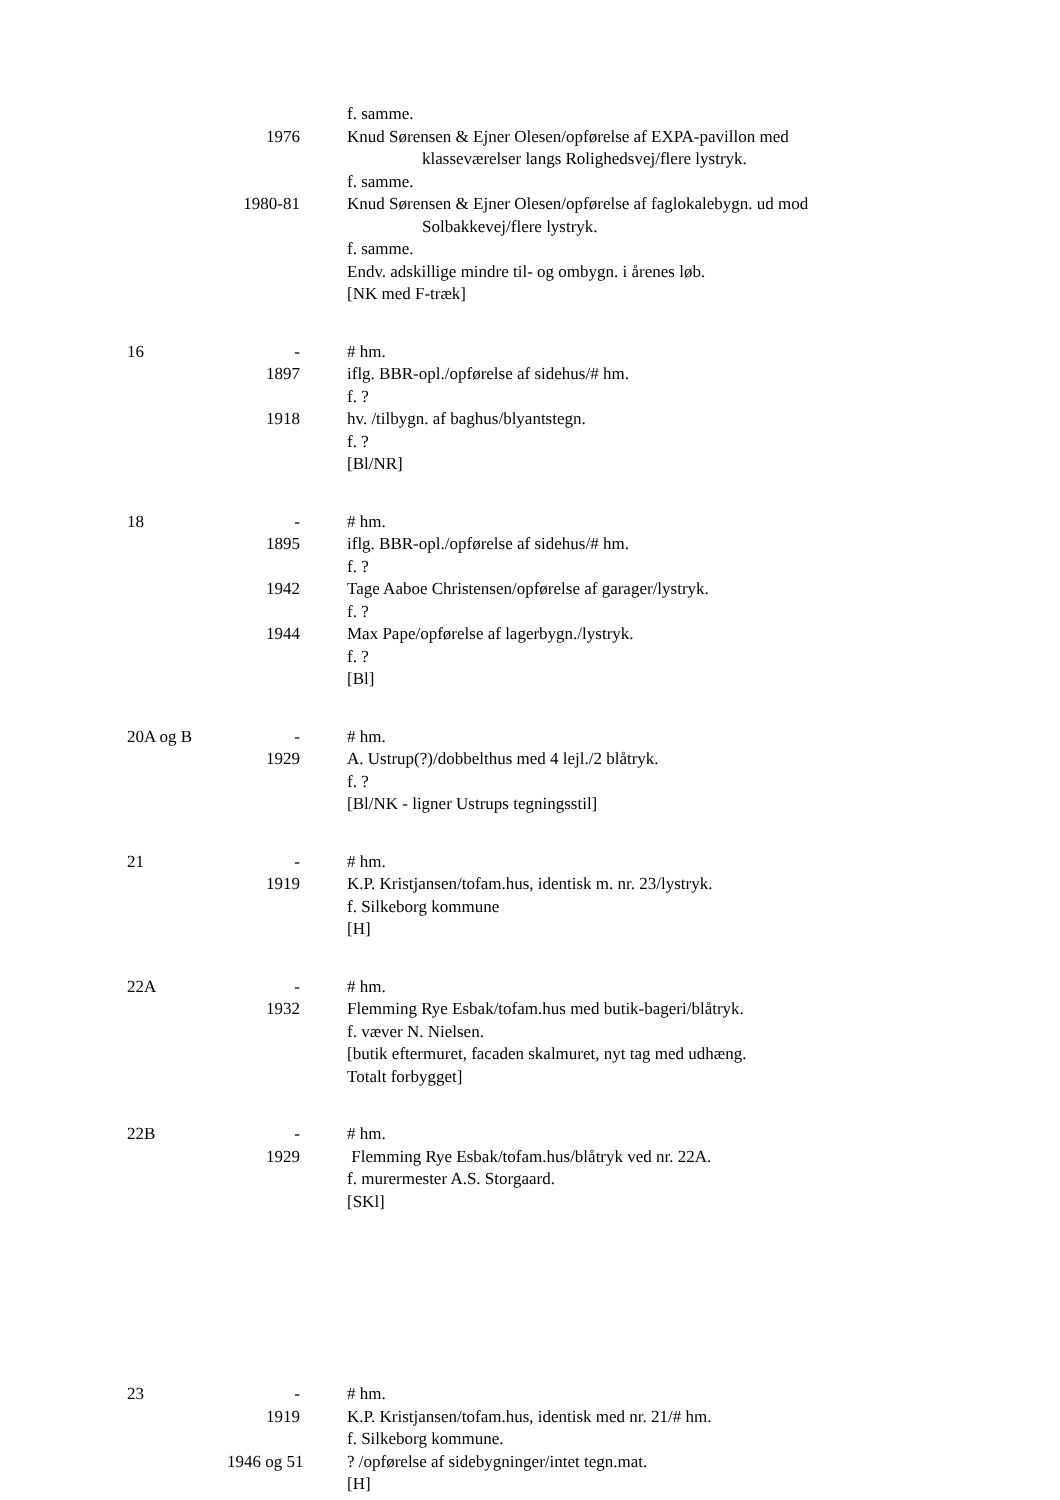f. samme.
1976 Knud Sørensen & Ejner Olesen/opførelse af EXPA-pavillon med
klasseværelser langs Rolighedsvej/flere lystryk.
f. samme.
1980-81 Knud Sørensen & Ejner Olesen/opførelse af faglokalebygn. ud mod
Solbakkevej/flere lystryk.
f. samme.
Endv. adskillige mindre til- og ombygn. i årenes løb.
[NK med F-træk]
16 - # hm.
1897 iflg. BBR-opl./opførelse af sidehus/# hm.
f. ?
1918 hv. /tilbygn. af baghus/blyantstegn.
f. ?
[Bl/NR]
18 - # hm.
1895 iflg. BBR-opl./opførelse af sidehus/# hm.
f. ?
1942 Tage Aaboe Christensen/opførelse af garager/lystryk.
f. ?
1944 Max Pape/opførelse af lagerbygn./lystryk.
f. ?
[Bl]
20A og B - # hm.
1929 A. Ustrup(?)/dobbelthus med 4 lejl./2 blåtryk.
f. ?
[Bl/NK - ligner Ustrups tegningsstil]
21 - # hm.
1919 K.P. Kristjansen/tofam.hus, identisk m. nr. 23/lystryk.
f. Silkeborg kommune
[H]
22A - # hm.
1932 Flemming Rye Esbak/tofam.hus med butik-bageri/blåtryk.
f. væver N. Nielsen.
[butik eftermuret, facaden skalmuret, nyt tag med udhæng.
Totalt forbygget]
22B - # hm.
1929 Flemming Rye Esbak/tofam.hus/blåtryk ved nr. 22A.
f. murermester A.S. Storgaard.
[SKl]
23 - # hm.
1919 K.P. Kristjansen/tofam.hus, identisk med nr. 21/# hm.
f. Silkeborg kommune.
1946 og 51 ? /opførelse af sidebygninger/intet tegn.mat.
[H]